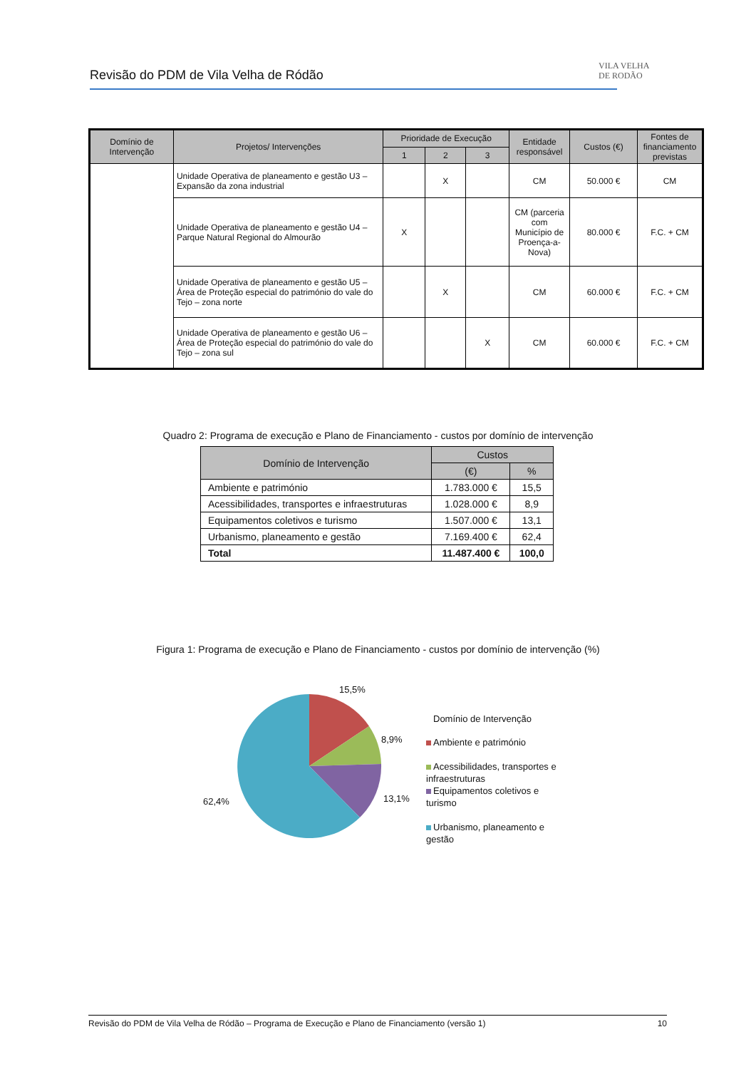Revisão do PDM de Vila Velha de Ródão
VILA VELHA
DE RODÃO
| Domínio de Intervenção | Projetos/ Intervenções | Prioridade de Execução | | | Entidade responsável | Custos (€) | Fontes de financiamento previstas |
| --- | --- | --- | --- | --- | --- | --- | --- |
| | | 1 | 2 | 3 | | | |
| | Unidade Operativa de planeamento e gestão U3 – Expansão da zona industrial | | X | | CM | 50.000 € | CM |
| | Unidade Operativa de planeamento e gestão U4 – Parque Natural Regional do Almourão | X | | | CM (parceria com Município de Proença-a-Nova) | 80.000 € | F.C. + CM |
| | Unidade Operativa de planeamento e gestão U5 – Área de Proteção especial do património do vale do Tejo – zona norte | | X | | CM | 60.000 € | F.C. + CM |
| | Unidade Operativa de planeamento e gestão U6 – Área de Proteção especial do património do vale do Tejo – zona sul | | | X | CM | 60.000 € | F.C. + CM |
Quadro 2: Programa de execução e Plano de Financiamento - custos por domínio de intervenção
| Domínio de Intervenção | Custos | |
| --- | --- | --- |
| | (€) | % |
| Ambiente e património | 1.783.000 € | 15,5 |
| Acessibilidades, transportes e infraestruturas | 1.028.000 € | 8,9 |
| Equipamentos coletivos e turismo | 1.507.000 € | 13,1 |
| Urbanismo, planeamento e gestão | 7.169.400 € | 62,4 |
| Total | 11.487.400 € | 100,0 |
Figura 1: Programa de execução e Plano de Financiamento - custos por domínio de intervenção (%)
15,5%
8,9%
13,1%
62,4%
Domínio de Intervenção
Ambiente e património
Acessibilidades, transportes e infraestruturas
Equipamentos coletivos e turismo
Urbanismo, planeamento e gestão
Revisão do PDM de Vila Velha de Ródão – Programa de Execução e Plano de Financiamento (versão 1) 10